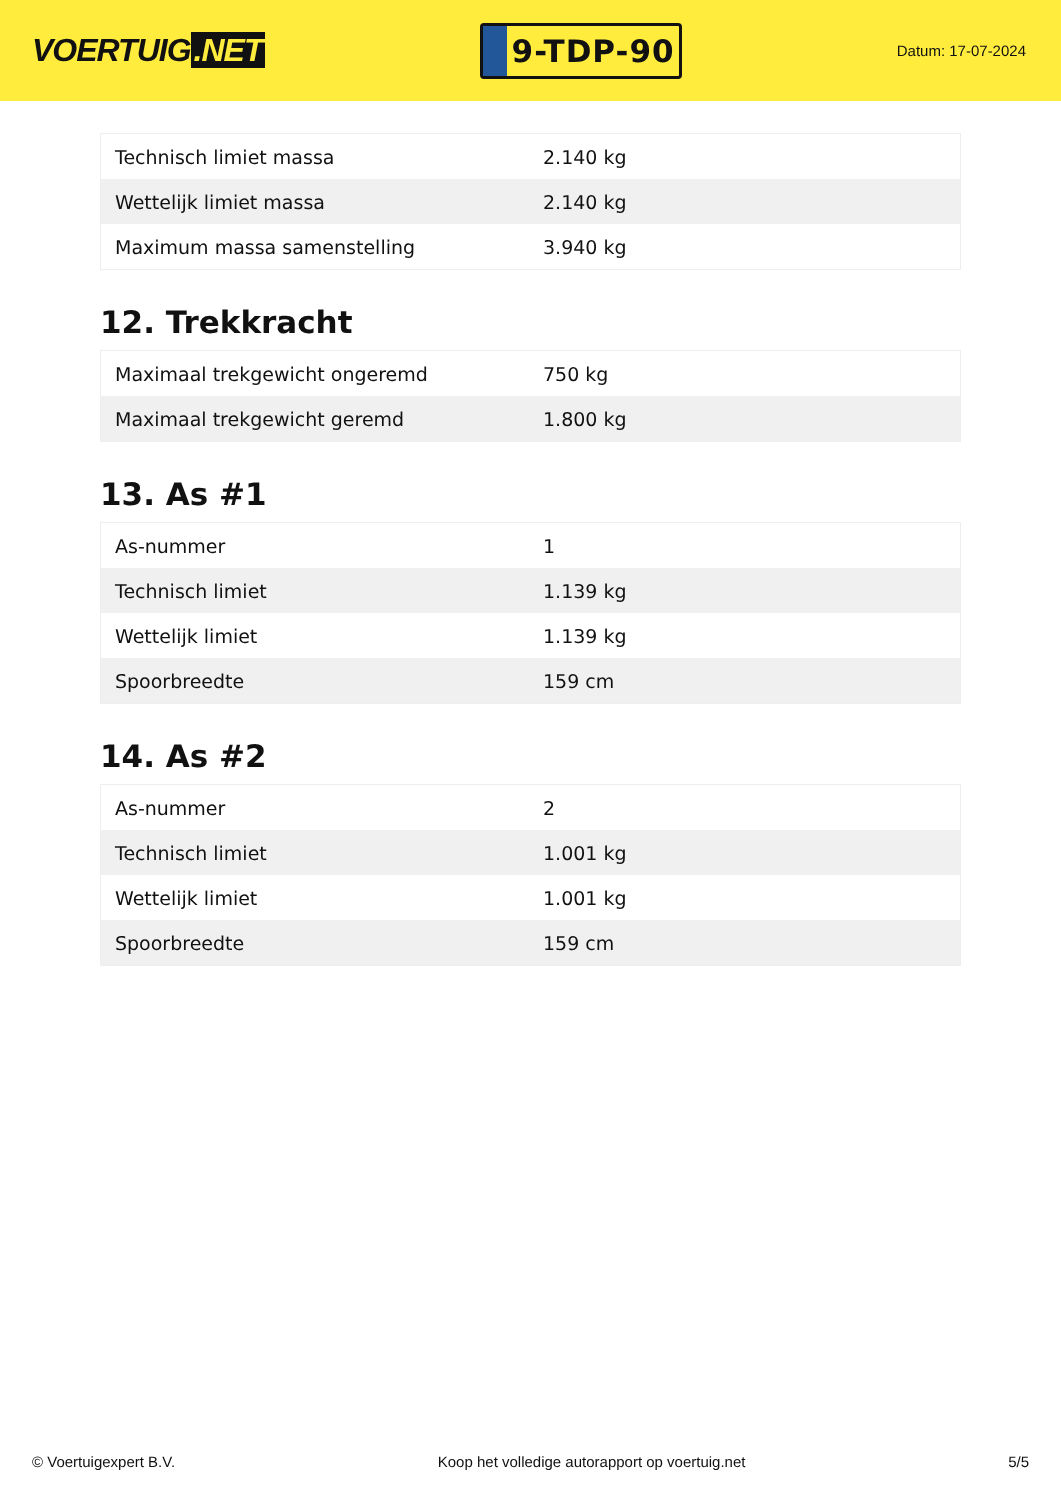VOERTUIG.NET
9-TDP-90
Datum: 17-07-2024
| Technisch limiet massa | 2.140 kg |
| Wettelijk limiet massa | 2.140 kg |
| Maximum massa samenstelling | 3.940 kg |
12. Trekkracht
| Maximaal trekgewicht ongeremd | 750 kg |
| Maximaal trekgewicht geremd | 1.800 kg |
13. As #1
| As-nummer | 1 |
| Technisch limiet | 1.139 kg |
| Wettelijk limiet | 1.139 kg |
| Spoorbreedte | 159 cm |
14. As #2
| As-nummer | 2 |
| Technisch limiet | 1.001 kg |
| Wettelijk limiet | 1.001 kg |
| Spoorbreedte | 159 cm |
© Voertuigexpert B.V. Koop het volledige autorapport op voertuig.net 5/5